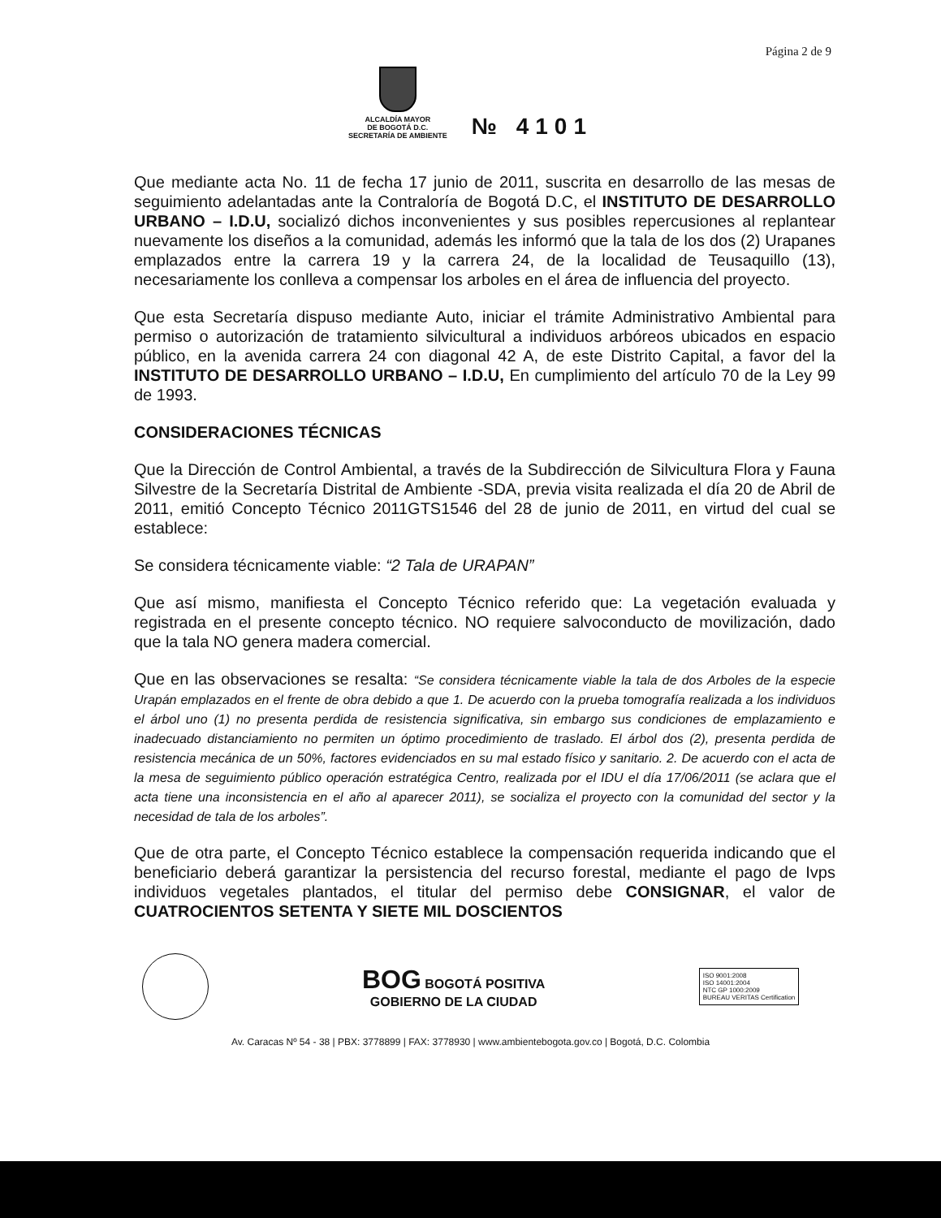Página 2 de 9
ALCALDÍA MAYOR
DE BOGOTÁ D.C.
SECRETARÍA DE AMBIENTE
№ 4101
Que mediante acta No. 11 de fecha 17 junio de 2011, suscrita en desarrollo de las mesas de seguimiento adelantadas ante la Contraloría de Bogotá D.C, el INSTITUTO DE DESARROLLO URBANO – I.D.U, socializó dichos inconvenientes y sus posibles repercusiones al replantear nuevamente los diseños a la comunidad, además les informó que la tala de los dos (2) Urapanes emplazados entre la carrera 19 y la carrera 24, de la localidad de Teusaquillo (13), necesariamente los conlleva a compensar los arboles en el área de influencia del proyecto.
Que esta Secretaría dispuso mediante Auto, iniciar el trámite Administrativo Ambiental para permiso o autorización de tratamiento silvicultural a individuos arbóreos ubicados en espacio público, en la avenida carrera 24 con diagonal 42 A, de este Distrito Capital, a favor del la INSTITUTO DE DESARROLLO URBANO – I.D.U, En cumplimiento del artículo 70 de la Ley 99 de 1993.
CONSIDERACIONES TÉCNICAS
Que la Dirección de Control Ambiental, a través de la Subdirección de Silvicultura Flora y Fauna Silvestre de la Secretaría Distrital de Ambiente -SDA, previa visita realizada el día 20 de Abril de 2011, emitió Concepto Técnico 2011GTS1546 del 28 de junio de 2011, en virtud del cual se establece:
Se considera técnicamente viable: “2 Tala de URAPAN”
Que así mismo, manifiesta el Concepto Técnico referido que: La vegetación evaluada y registrada en el presente concepto técnico. NO requiere salvoconducto de movilización, dado que la tala NO genera madera comercial.
Que en las observaciones se resalta: “Se considera técnicamente viable la tala de dos Arboles de la especie Urapán emplazados en el frente de obra debido a que 1. De acuerdo con la prueba tomografía realizada a los individuos el árbol uno (1) no presenta perdida de resistencia significativa, sin embargo sus condiciones de emplazamiento e inadecuado distanciamiento no permiten un óptimo procedimiento de traslado. El árbol dos (2), presenta perdida de resistencia mecánica de un 50%, factores evidenciados en su mal estado físico y sanitario. 2. De acuerdo con el acta de la mesa de seguimiento público operación estratégica Centro, realizada por el IDU el día 17/06/2011 (se aclara que el acta tiene una inconsistencia en el año al aparecer 2011), se socializa el proyecto con la comunidad del sector y la necesidad de tala de los arboles”.
Que de otra parte, el Concepto Técnico establece la compensación requerida indicando que el beneficiario deberá garantizar la persistencia del recurso forestal, mediante el pago de Ivps individuos vegetales plantados, el titular del permiso debe CONSIGNAR, el valor de CUATROCIENTOS SETENTA Y SIETE MIL DOSCIENTOS
BOG BOGOTÁ POSITIVA
GOBIERNO DE LA CIUDAD
ISO 9001:2008
ISO 14001:2004
NTC GP 1000:2009
BUREAU VERITAS Certification
Av. Caracas Nº 54 - 38 | PBX: 3778899 | FAX: 3778930 | www.ambientebogota.gov.co | Bogotá, D.C. Colombia